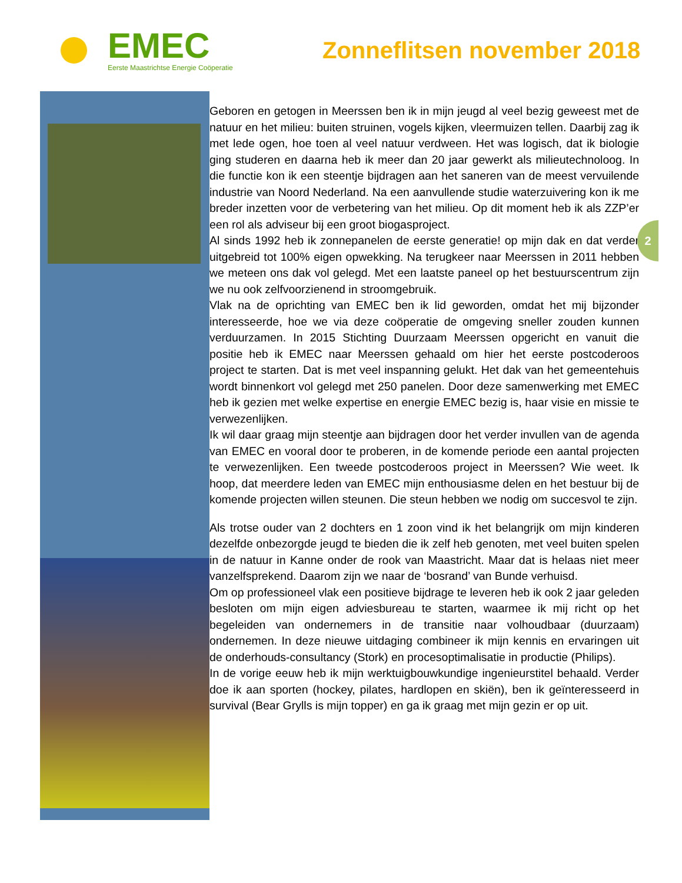EMEC
Eerste Maastrichtse Energie Coöperatie
Zonneflitsen november 2018
Geboren en getogen in Meerssen ben ik in mijn jeugd al veel bezig geweest met de natuur en het milieu: buiten struinen, vogels kijken, vleermuizen tellen. Daarbij zag ik met lede ogen, hoe toen al veel natuur verdween. Het was logisch, dat ik biologie ging studeren en daarna heb ik meer dan 20 jaar gewerkt als milieutechnoloog. In die functie kon ik een steentje bijdragen aan het saneren van de meest vervuilende industrie van Noord Nederland. Na een aanvullende studie waterzuivering kon ik me breder inzetten voor de verbetering van het milieu. Op dit moment heb ik als ZZP’er een rol als adviseur bij een groot biogasproject.
Al sinds 1992 heb ik zonnepanelen de eerste generatie! op mijn dak en dat verder uitgebreid tot 100% eigen opwekking. Na terugkeer naar Meerssen in 2011 hebben we meteen ons dak vol gelegd. Met een laatste paneel op het bestuurscentrum zijn we nu ook zelfvoorzienend in stroomgebruik.
Vlak na de oprichting van EMEC ben ik lid geworden, omdat het mij bijzonder interesseerde, hoe we via deze coöperatie de omgeving sneller zouden kunnen verduurzamen. In 2015 Stichting Duurzaam Meerssen opgericht en vanuit die positie heb ik EMEC naar Meerssen gehaald om hier het eerste postcoderoos project te starten. Dat is met veel inspanning gelukt. Het dak van het gemeentehuis wordt binnenkort vol gelegd met 250 panelen. Door deze samenwerking met EMEC heb ik gezien met welke expertise en energie EMEC bezig is, haar visie en missie te verwezenlijken.
Ik wil daar graag mijn steentje aan bijdragen door het verder invullen van de agenda van EMEC en vooral door te proberen, in de komende periode een aantal projecten te verwezenlijken. Een tweede postcoderoos project in Meerssen? Wie weet. Ik hoop, dat meerdere leden van EMEC mijn enthousiasme delen en het bestuur bij de komende projecten willen steunen. Die steun hebben we nodig om succesvol te zijn.
Als trotse ouder van 2 dochters en 1 zoon vind ik het belangrijk om mijn kinderen dezelfde onbezorgde jeugd te bieden die ik zelf heb genoten, met veel buiten spelen in de natuur in Kanne onder de rook van Maastricht. Maar dat is helaas niet meer vanzelfsprekend. Daarom zijn we naar de ‘bosrand’ van Bunde verhuisd.
Om op professioneel vlak een positieve bijdrage te leveren heb ik ook 2 jaar geleden besloten om mijn eigen adviesbureau te starten, waarmee ik mij richt op het begeleiden van ondernemers in de transitie naar volhoudbaar (duurzaam) ondernemen. In deze nieuwe uitdaging combineer ik mijn kennis en ervaringen uit de onderhouds-consultancy (Stork) en procesoptimalisatie in productie (Philips).
In de vorige eeuw heb ik mijn werktuigbouwkundige ingenieurstitel behaald. Verder doe ik aan sporten (hockey, pilates, hardlopen en skiën), ben ik geïnteresseerd in survival (Bear Grylls is mijn topper) en ga ik graag met mijn gezin er op uit.
2